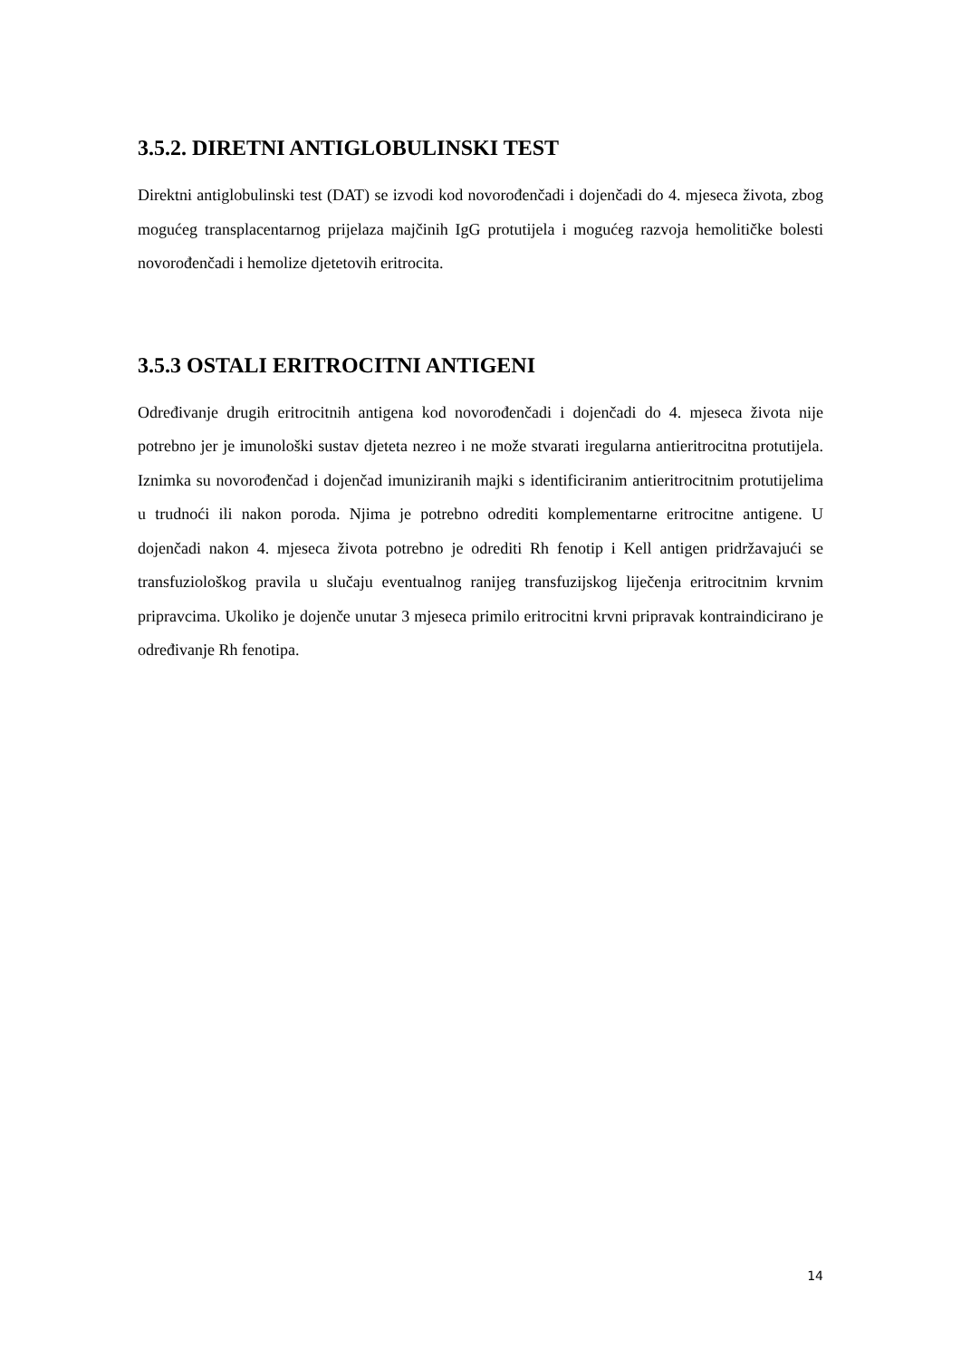3.5.2. DIRETNI ANTIGLOBULINSKI TEST
Direktni antiglobulinski test (DAT) se izvodi kod novorođenčadi i dojenčadi do 4. mjeseca života, zbog mogućeg transplacentarnog prijelaza majčinih IgG protutijela i mogućeg razvoja hemolitičke bolesti novorođenčadi i hemolize djetetovih eritrocita.
3.5.3 OSTALI ERITROCITNI ANTIGENI
Određivanje drugih eritrocitnih antigena kod novorođenčadi i dojenčadi do 4. mjeseca života nije potrebno jer je imunološki sustav djeteta nezreo i ne može stvarati iregularna antieritrocitna protutijela. Iznimka su novorođenčad i dojenčad imuniziranih majki s identificiranim antieritrocitnim protutijelima u trudnoći ili nakon poroda. Njima je potrebno odrediti komplementarne eritrocitne antigene. U dojenčadi nakon 4. mjeseca života potrebno je odrediti Rh fenotip i Kell antigen pridržavajući se transfuziološkog pravila u slučaju eventualnog ranijeg transfuzijskog liječenja eritrocitnim krvnim pripravcima. Ukoliko je dojenče unutar 3 mjeseca primilo eritrocitni krvni pripravak kontraindicirano je određivanje Rh fenotipa.
14